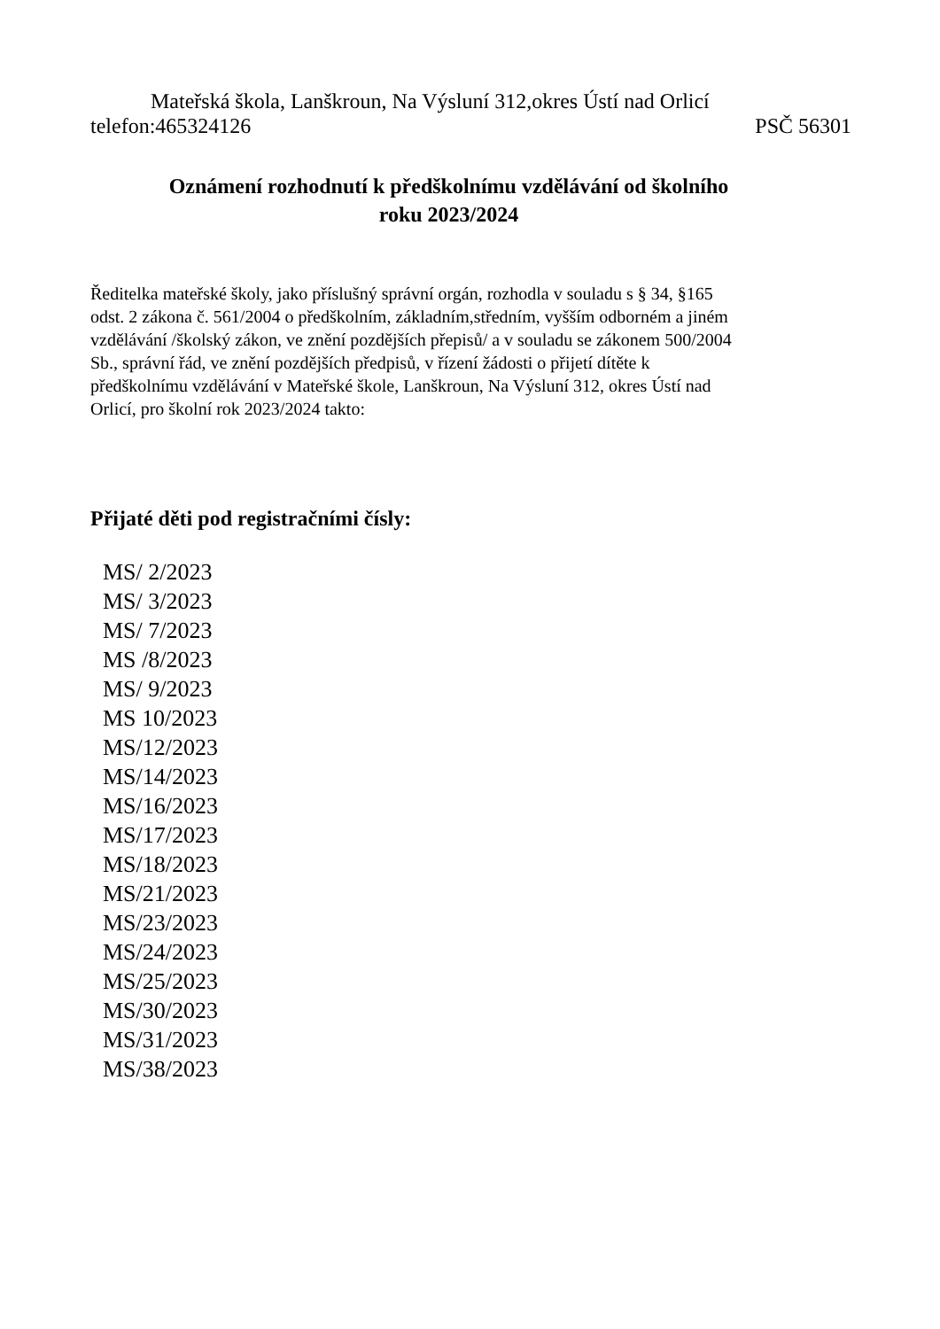Mateřská škola, Lanškroun, Na Výsluní 312,okres Ústí nad Orlicí
telefon:465324126 PSČ 56301
Oznámení rozhodnutí k předškolnímu vzdělávání od školního
roku 2023/2024
Ředitelka mateřské školy, jako příslušný správní orgán, rozhodla v souladu s § 34, §165
odst. 2 zákona č. 561/2004 o předškolním, základním,středním, vyšším odborném a jiném
vzdělávání /školský zákon, ve znění pozdějších přepisů/ a v souladu se zákonem 500/2004
Sb., správní řád, ve znění pozdějších předpisů, v řízení žádosti o přijetí dítěte k
předškolnímu vzdělávání v Mateřské škole, Lanškroun, Na Výsluní 312, okres Ústí nad
Orlicí, pro školní rok 2023/2024 takto:
Přijaté děti pod registračními čísly:
MS/ 2/2023
MS/ 3/2023
MS/ 7/2023
MS /8/2023
MS/ 9/2023
MS 10/2023
MS/12/2023
MS/14/2023
MS/16/2023
MS/17/2023
MS/18/2023
MS/21/2023
MS/23/2023
MS/24/2023
MS/25/2023
MS/30/2023
MS/31/2023
MS/38/2023